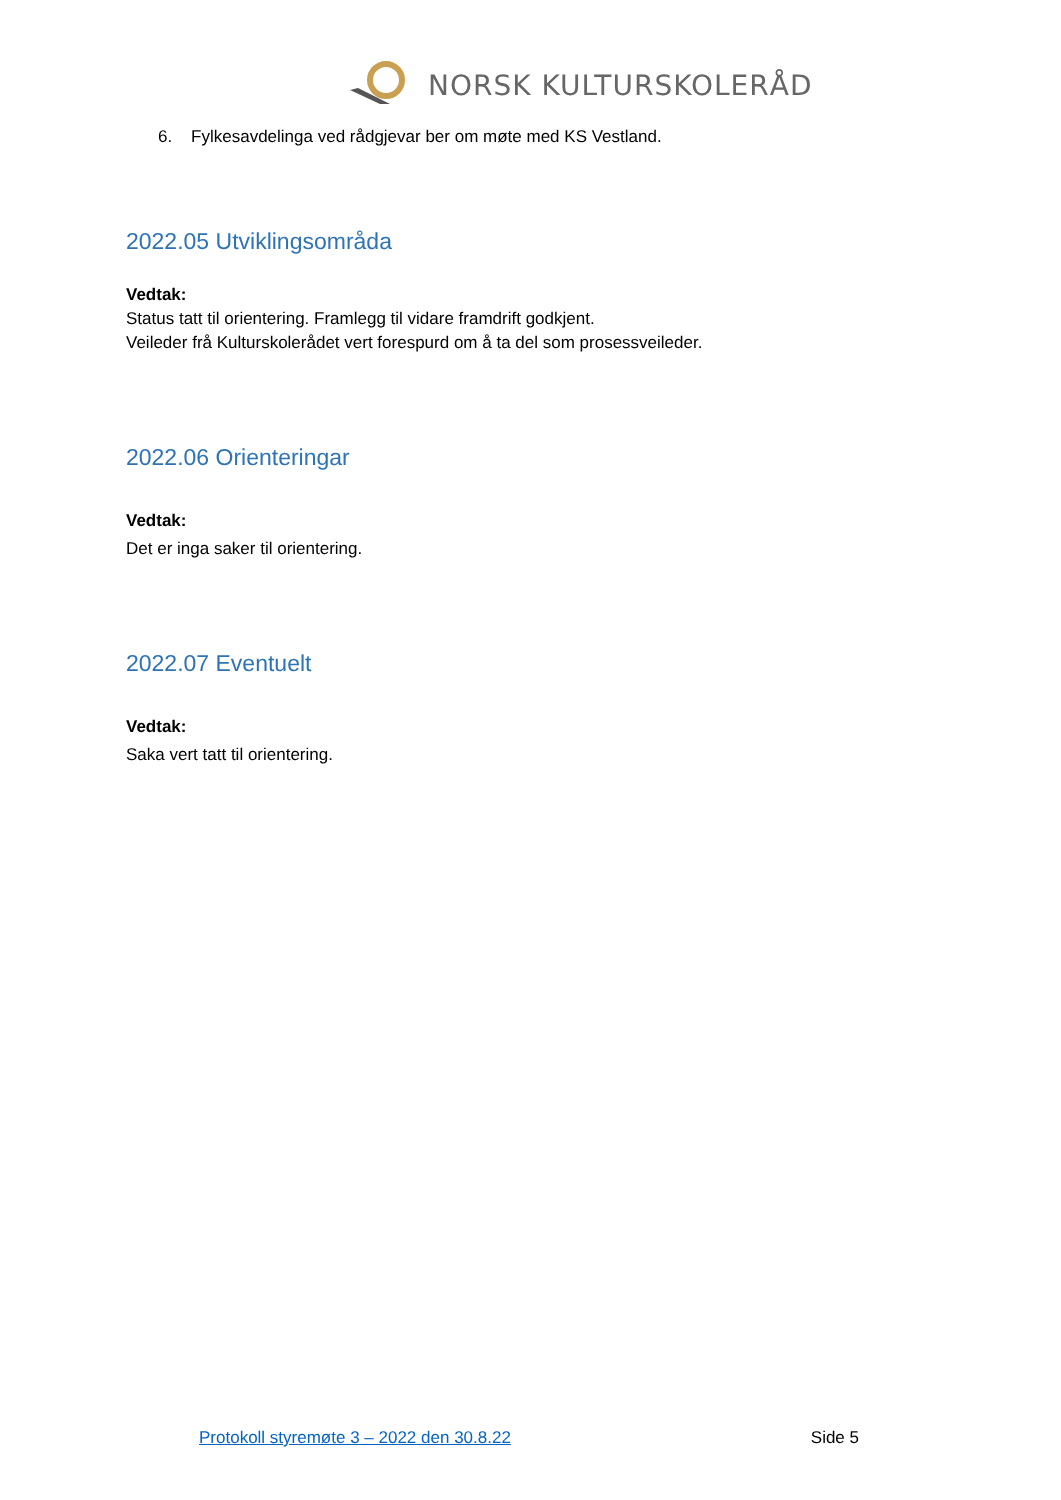NORSK KULTURSKOLERÅD
6. Fylkesavdelinga ved rådgjevar ber om møte med KS Vestland.
2022.05 Utviklingsområda
Vedtak:
Status tatt til orientering. Framlegg til vidare framdrift godkjent.
Veileder frå Kulturskolerådet vert forespurd om å ta del som prosessveileder.
2022.06 Orienteringar
Vedtak:
Det er inga saker til orientering.
2022.07 Eventuelt
Vedtak:
Saka vert tatt til orientering.
Protokoll styremøte 3 – 2022 den 30.8.22 Side 5